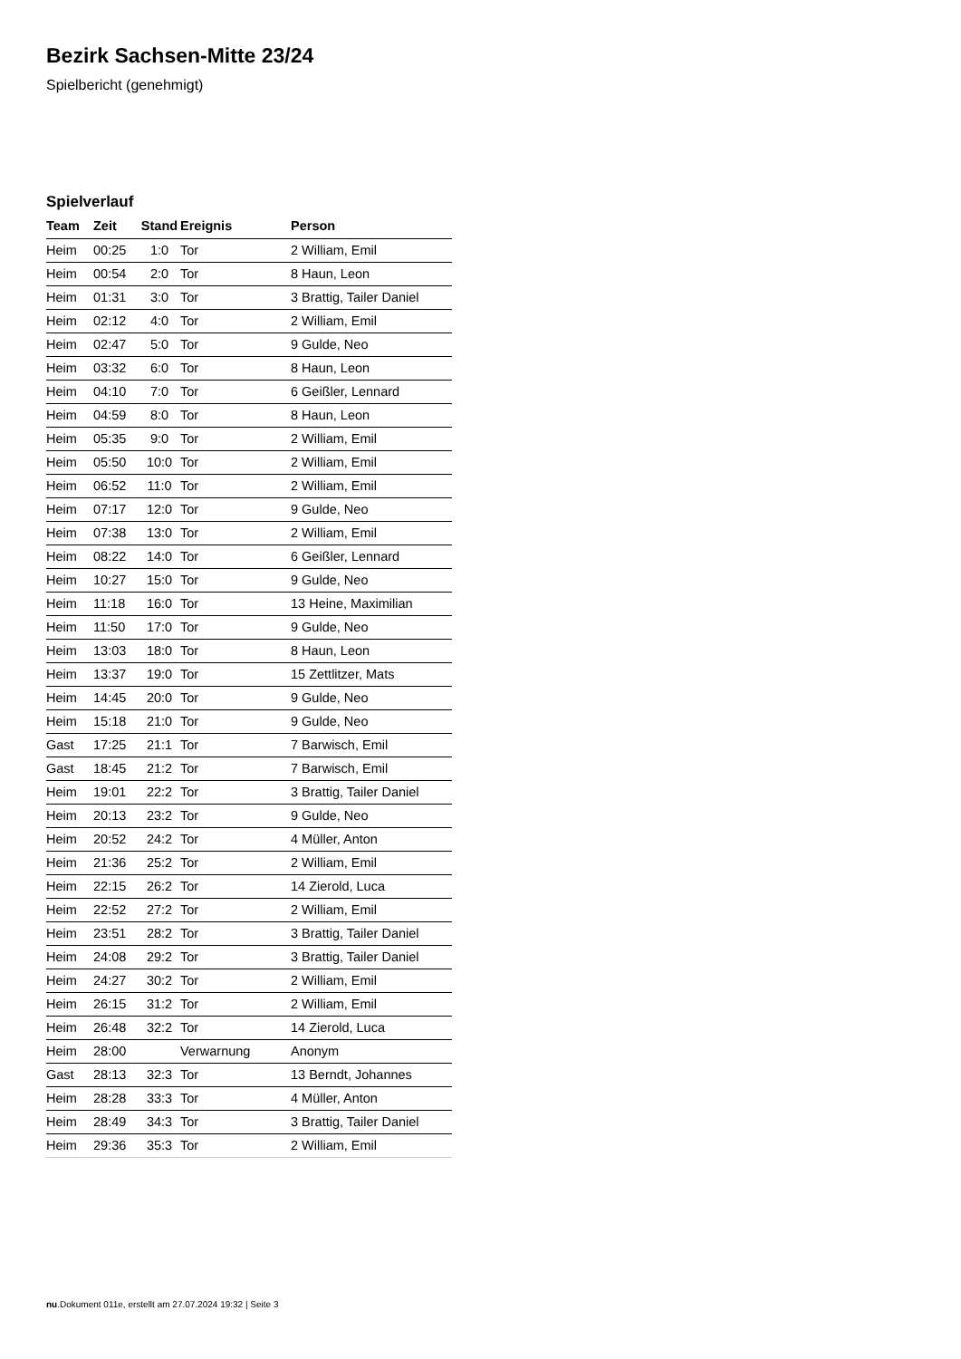Bezirk Sachsen-Mitte 23/24
Spielbericht (genehmigt)
Spielverlauf
| Team | Zeit | Stand | Ereignis | Person |
| --- | --- | --- | --- | --- |
| Heim | 00:25 | 1:0 | Tor | 2 William, Emil |
| Heim | 00:54 | 2:0 | Tor | 8 Haun, Leon |
| Heim | 01:31 | 3:0 | Tor | 3 Brattig, Tailer Daniel |
| Heim | 02:12 | 4:0 | Tor | 2 William, Emil |
| Heim | 02:47 | 5:0 | Tor | 9 Gulde, Neo |
| Heim | 03:32 | 6:0 | Tor | 8 Haun, Leon |
| Heim | 04:10 | 7:0 | Tor | 6 Geißler, Lennard |
| Heim | 04:59 | 8:0 | Tor | 8 Haun, Leon |
| Heim | 05:35 | 9:0 | Tor | 2 William, Emil |
| Heim | 05:50 | 10:0 | Tor | 2 William, Emil |
| Heim | 06:52 | 11:0 | Tor | 2 William, Emil |
| Heim | 07:17 | 12:0 | Tor | 9 Gulde, Neo |
| Heim | 07:38 | 13:0 | Tor | 2 William, Emil |
| Heim | 08:22 | 14:0 | Tor | 6 Geißler, Lennard |
| Heim | 10:27 | 15:0 | Tor | 9 Gulde, Neo |
| Heim | 11:18 | 16:0 | Tor | 13 Heine, Maximilian |
| Heim | 11:50 | 17:0 | Tor | 9 Gulde, Neo |
| Heim | 13:03 | 18:0 | Tor | 8 Haun, Leon |
| Heim | 13:37 | 19:0 | Tor | 15 Zettlitzer, Mats |
| Heim | 14:45 | 20:0 | Tor | 9 Gulde, Neo |
| Heim | 15:18 | 21:0 | Tor | 9 Gulde, Neo |
| Gast | 17:25 | 21:1 | Tor | 7 Barwisch, Emil |
| Gast | 18:45 | 21:2 | Tor | 7 Barwisch, Emil |
| Heim | 19:01 | 22:2 | Tor | 3 Brattig, Tailer Daniel |
| Heim | 20:13 | 23:2 | Tor | 9 Gulde, Neo |
| Heim | 20:52 | 24:2 | Tor | 4 Müller, Anton |
| Heim | 21:36 | 25:2 | Tor | 2 William, Emil |
| Heim | 22:15 | 26:2 | Tor | 14 Zierold, Luca |
| Heim | 22:52 | 27:2 | Tor | 2 William, Emil |
| Heim | 23:51 | 28:2 | Tor | 3 Brattig, Tailer Daniel |
| Heim | 24:08 | 29:2 | Tor | 3 Brattig, Tailer Daniel |
| Heim | 24:27 | 30:2 | Tor | 2 William, Emil |
| Heim | 26:15 | 31:2 | Tor | 2 William, Emil |
| Heim | 26:48 | 32:2 | Tor | 14 Zierold, Luca |
| Heim | 28:00 | | Verwarnung | Anonym |
| Gast | 28:13 | 32:3 | Tor | 13 Berndt, Johannes |
| Heim | 28:28 | 33:3 | Tor | 4 Müller, Anton |
| Heim | 28:49 | 34:3 | Tor | 3 Brattig, Tailer Daniel |
| Heim | 29:36 | 35:3 | Tor | 2 William, Emil |
nu.Dokument 011e, erstellt am 27.07.2024 19:32 | Seite 3